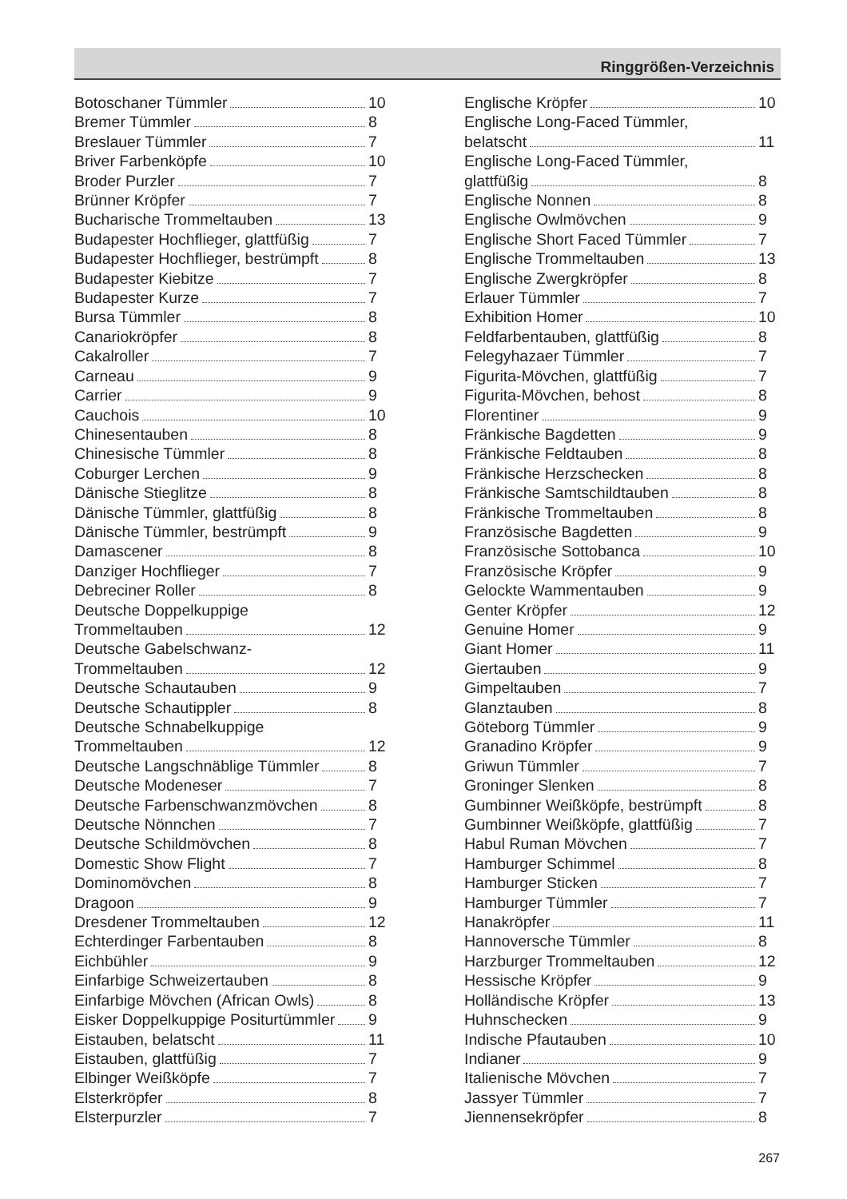Ringgrößen-Verzeichnis
Botoschaner Tümmler 10
Bremer Tümmler 8
Breslauer Tümmler 7
Briver Farbenköpfe 10
Broder Purzler 7
Brünner Kröpfer 7
Bucharische Trommeltauben 13
Budapester Hochflieger, glattfüßig 7
Budapester Hochflieger, bestrümpft 8
Budapester Kiebitze 7
Budapester Kurze 7
Bursa Tümmler 8
Canariokröpfer 8
Cakalroller 7
Carneau 9
Carrier 9
Cauchois 10
Chinesentauben 8
Chinesische Tümmler 8
Coburger Lerchen 9
Dänische Stieglitze 8
Dänische Tümmler, glattfüßig 8
Dänische Tümmler, bestrümpft 9
Damascener 8
Danziger Hochflieger 7
Debreciner Roller 8
Deutsche Doppelkuppige
Trommeltauben 12
Deutsche Gabelschwanz-
Trommeltauben 12
Deutsche Schautauben 9
Deutsche Schautippler 8
Deutsche Schnabelkuppige
Trommeltauben 12
Deutsche Langschnäblige Tümmler 8
Deutsche Modeneser 7
Deutsche Farbenschwanzmövchen 8
Deutsche Nönnchen 7
Deutsche Schildmövchen 8
Domestic Show Flight 7
Dominomövchen 8
Dragoon 9
Dresdener Trommeltauben 12
Echterdinger Farbentauben 8
Eichbühler 9
Einfarbige Schweizertauben 8
Einfarbige Mövchen (African Owls) 8
Eisker Doppelkuppige Positurtümmler 9
Eistauben, belatscht 11
Eistauben, glattfüßig 7
Elbinger Weißköpfe 7
Elsterkröpfer 8
Elsterpurzler 7
Englische Kröpfer 10
Englische Long-Faced Tümmler,
belatscht 11
Englische Long-Faced Tümmler,
glattfüßig 8
Englische Nonnen 8
Englische Owlmövchen 9
Englische Short Faced Tümmler 7
Englische Trommeltauben 13
Englische Zwergkröpfer 8
Erlauer Tümmler 7
Exhibition Homer 10
Feldfarbentauben, glattfüßig 8
Felegyhazaer Tümmler 7
Figurita-Mövchen, glattfüßig 7
Figurita-Mövchen, behost 8
Florentiner 9
Fränkische Bagdetten 9
Fränkische Feldtauben 8
Fränkische Herzschecken 8
Fränkische Samtschildtauben 8
Fränkische Trommeltauben 8
Französische Bagdetten 9
Französische Sottobanca 10
Französische Kröpfer 9
Gelockte Wammentauben 9
Genter Kröpfer 12
Genuine Homer 9
Giant Homer 11
Giertauben 9
Gimpeltauben 7
Glanztauben 8
Göteborg Tümmler 9
Granadino Kröpfer 9
Griwun Tümmler 7
Groninger Slenken 8
Gumbinner Weißköpfe, bestrümpft 8
Gumbinner Weißköpfe, glattfüßig 7
Habul Ruman Mövchen 7
Hamburger Schimmel 8
Hamburger Sticken 7
Hamburger Tümmler 7
Hanakröpfer 11
Hannoversche Tümmler 8
Harzburger Trommeltauben 12
Hessische Kröpfer 9
Holländische Kröpfer 13
Huhnschecken 9
Indische Pfautauben 10
Indianer 9
Italienische Mövchen 7
Jassyer Tümmler 7
Jiennensekröpfer 8
267